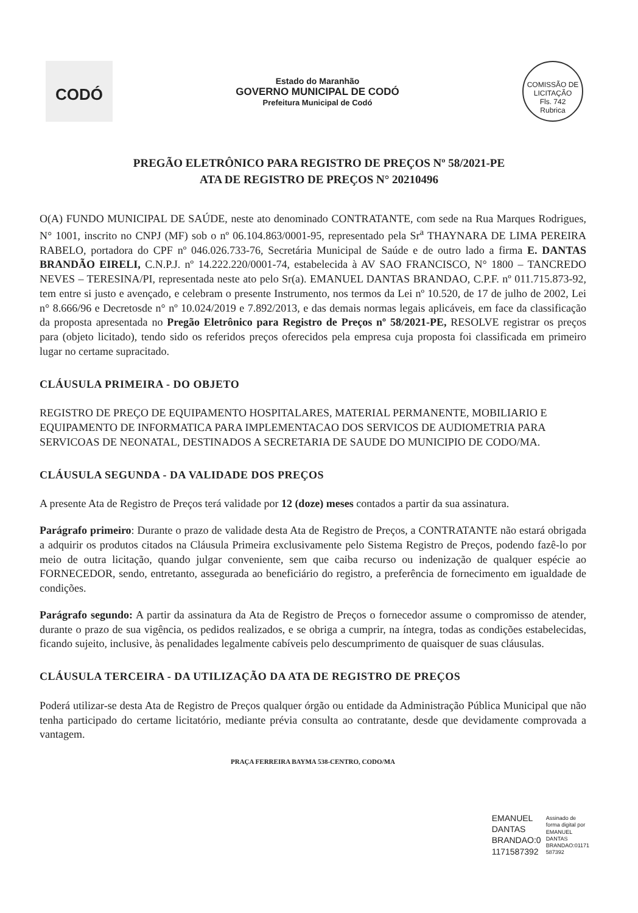CODÓ
Estado do Maranhão
GOVERNO MUNICIPAL DE CODÓ
Prefeitura Municipal de Codó
COMISSÃO DE LICITAÇÃO
Fls. 742
Rubrica
PREGÃO ELETRÔNICO PARA REGISTRO DE PREÇOS Nº 58/2021-PE
ATA DE REGISTRO DE PREÇOS N° 20210496
O(A) FUNDO MUNICIPAL DE SAÚDE, neste ato denominado CONTRATANTE, com sede na Rua Marques Rodrigues, N° 1001, inscrito no CNPJ (MF) sob o nº 06.104.863/0001-95, representado pela Sr<sup>a</sup> THAYNARA DE LIMA PEREIRA RABELO, portadora do CPF nº 046.026.733-76, Secretária Municipal de Saúde e de outro lado a firma E. DANTAS BRANDÃO EIRELI, C.N.P.J. nº 14.222.220/0001-74, estabelecida à AV SAO FRANCISCO, N° 1800 – TANCREDO NEVES – TERESINA/PI, representada neste ato pelo Sr(a). EMANUEL DANTAS BRANDAO, C.P.F. nº 011.715.873-92, tem entre si justo e avençado, e celebram o presente Instrumento, nos termos da Lei nº 10.520, de 17 de julho de 2002, Lei n° 8.666/96 e Decretosde n° nº 10.024/2019 e 7.892/2013, e das demais normas legais aplicáveis, em face da classificação da proposta apresentada no Pregão Eletrônico para Registro de Preços nº 58/2021-PE, RESOLVE registrar os preços para (objeto licitado), tendo sido os referidos preços oferecidos pela empresa cuja proposta foi classificada em primeiro lugar no certame supracitado.
CLÁUSULA PRIMEIRA - DO OBJETO
REGISTRO DE PREÇO DE EQUIPAMENTO HOSPITALARES, MATERIAL PERMANENTE, MOBILIARIO E EQUIPAMENTO DE INFORMATICA PARA IMPLEMENTACAO DOS SERVICOS DE AUDIOMETRIA PARA SERVICOAS DE NEONATAL, DESTINADOS A SECRETARIA DE SAUDE DO MUNICIPIO DE CODO/MA.
CLÁUSULA SEGUNDA - DA VALIDADE DOS PREÇOS
A presente Ata de Registro de Preços terá validade por 12 (doze) meses contados a partir da sua assinatura.
Parágrafo primeiro: Durante o prazo de validade desta Ata de Registro de Preços, a CONTRATANTE não estará obrigada a adquirir os produtos citados na Cláusula Primeira exclusivamente pelo Sistema Registro de Preços, podendo fazê-lo por meio de outra licitação, quando julgar conveniente, sem que caiba recurso ou indenização de qualquer espécie ao FORNECEDOR, sendo, entretanto, assegurada ao beneficiário do registro, a preferência de fornecimento em igualdade de condições.
Parágrafo segundo: A partir da assinatura da Ata de Registro de Preços o fornecedor assume o compromisso de atender, durante o prazo de sua vigência, os pedidos realizados, e se obriga a cumprir, na íntegra, todas as condições estabelecidas, ficando sujeito, inclusive, às penalidades legalmente cabíveis pelo descumprimento de quaisquer de suas cláusulas.
CLÁUSULA TERCEIRA - DA UTILIZAÇÃO DA ATA DE REGISTRO DE PREÇOS
Poderá utilizar-se desta Ata de Registro de Preços qualquer órgão ou entidade da Administração Pública Municipal que não tenha participado do certame licitatório, mediante prévia consulta ao contratante, desde que devidamente comprovada a vantagem.
PRAÇA FERREIRA BAYMA 538-CENTRO, CODO/MA
EMANUEL
DANTAS
BRANDAO:0
1171587392
Assinado de
forma digital por
EMANUEL
DANTAS
BRANDAO:01171
587392